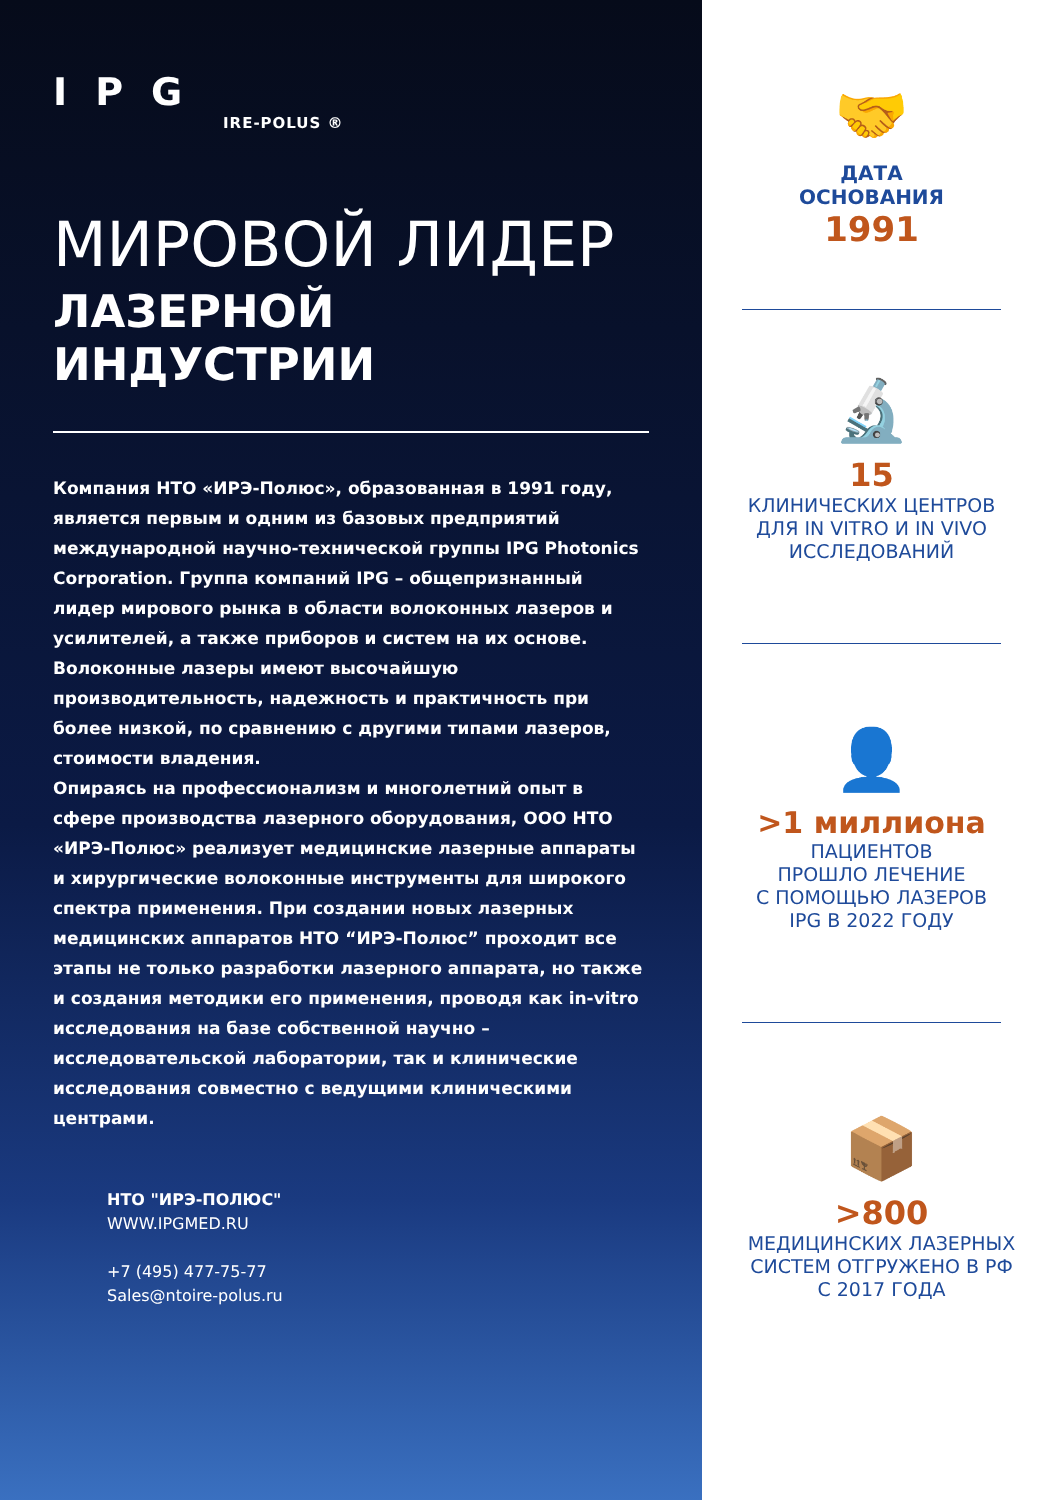IPG
IRE-POLUS ®
МИРОВОЙ ЛИДЕР
ЛАЗЕРНОЙ ИНДУСТРИИ
Компания НТО «ИРЭ-Полюс», образованная в 1991 году, является первым и одним из базовых предприятий международной научно-технической группы IPG Photonics Corporation. Группа компаний IPG – общепризнанный лидер мирового рынка в области волоконных лазеров и усилителей, а также приборов и систем на их основе. Волоконные лазеры имеют высочайшую производительность, надежность и практичность при более низкой, по сравнению с другими типами лазеров, стоимости владения.
Опираясь на профессионализм и многолетний опыт в сфере производства лазерного оборудования, ООО НТО «ИРЭ-Полюс» реализует медицинские лазерные аппараты и хирургические волоконные инструменты для широкого спектра применения. При создании новых лазерных медицинских аппаратов НТО “ИРЭ-Полюс” проходит все этапы не только разработки лазерного аппарата, но также и создания методики его применения, проводя как in-vitro исследования на базе собственной научно – исследовательской лаборатории, так и клинические исследования совместно с ведущими клиническими центрами.
НТО "ИРЭ-ПОЛЮС"
WWW.IPGMED.RU
+7 (495) 477-75-77
Sales@ntoire-polus.ru
🤝
ДАТА
ОСНОВАНИЯ
1991
🔬
15
КЛИНИЧЕСКИХ ЦЕНТРОВ
ДЛЯ IN VITRO И IN VIVO
ИССЛЕДОВАНИЙ
👤
>1 миллиона
ПАЦИЕНТОВ
ПРОШЛО ЛЕЧЕНИЕ
С ПОМОЩЬЮ ЛАЗЕРОВ
IPG В 2022 ГОДУ
📦
>800
МЕДИЦИНСКИХ ЛАЗЕРНЫХ
СИСТЕМ ОТГРУЖЕНО В РФ
С 2017 ГОДА